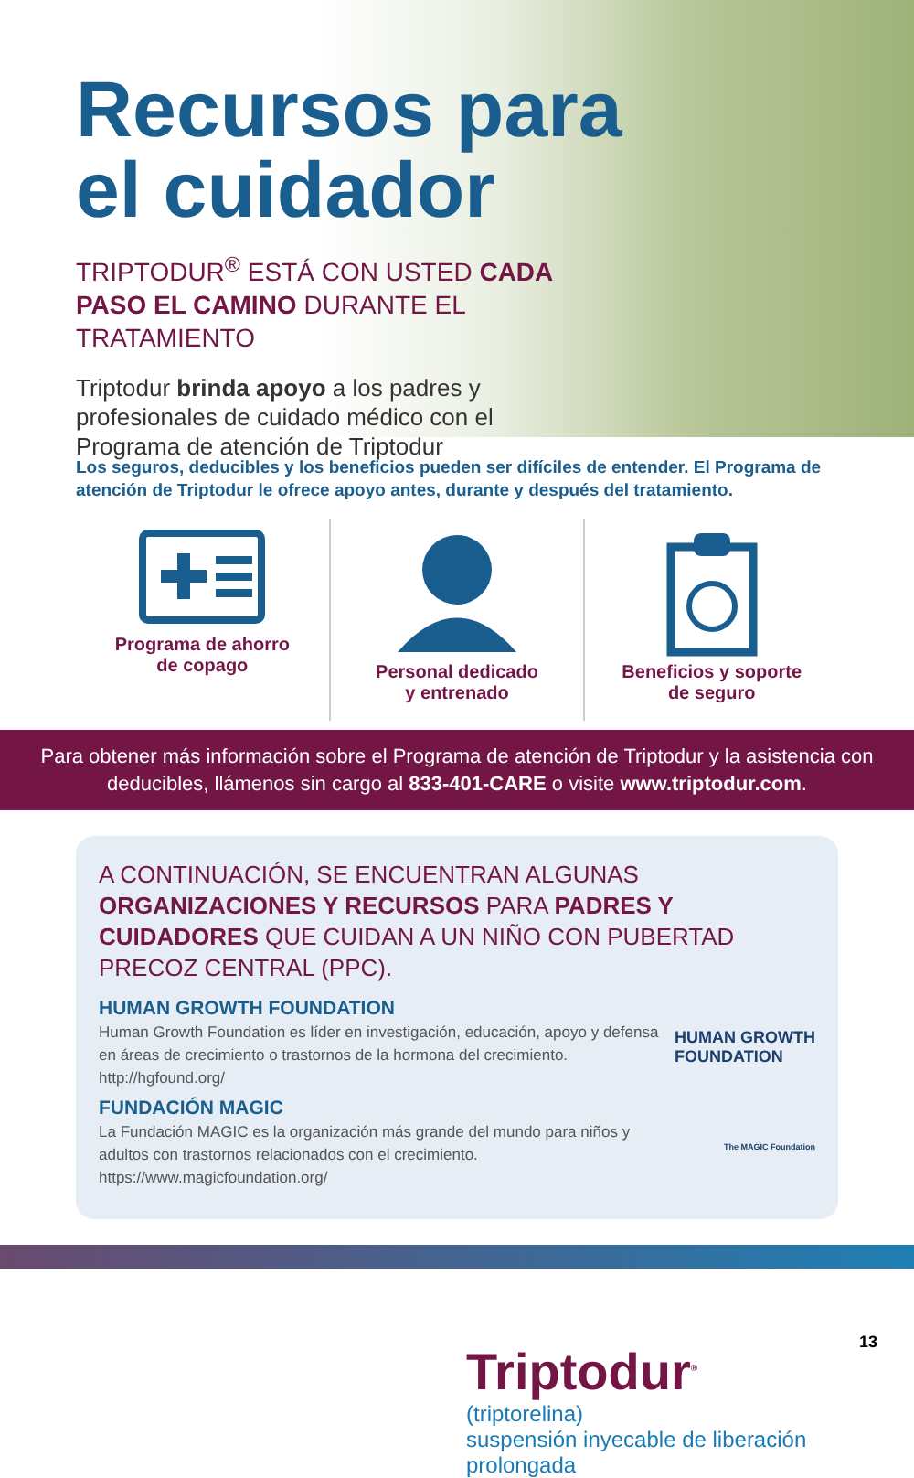Recursos para
el cuidador
TRIPTODUR<sup>®</sup> ESTÁ CON USTED CADA PASO EL CAMINO DURANTE EL TRATAMIENTO
Triptodur brinda apoyo a los padres y profesionales de cuidado médico con el Programa de atención de Triptodur
Los seguros, deducibles y los beneficios pueden ser difíciles de entender. El Programa de atención de Triptodur le ofrece apoyo antes, durante y después del tratamiento.
Programa de ahorro
de copago
Personal dedicado
y entrenado
Beneficios y soporte
de seguro
Para obtener más información sobre el Programa de atención de Triptodur y la asistencia con deducibles, llámenos sin cargo al 833-401-CARE o visite www.triptodur.com.
A CONTINUACIÓN, SE ENCUENTRAN ALGUNAS ORGANIZACIONES Y RECURSOS PARA PADRES Y CUIDADORES QUE CUIDAN A UN NIÑO CON PUBERTAD PRECOZ CENTRAL (PPC).
HUMAN GROWTH FOUNDATION
Human Growth Foundation es líder en investigación, educación, apoyo y defensa en áreas de crecimiento o trastornos de la hormona del crecimiento. http://hgfound.org/
HUMAN GROWTH
FOUNDATION
FUNDACIÓN MAGIC
La Fundación MAGIC es la organización más grande del mundo para niños y adultos con trastornos relacionados con el crecimiento. https://www.magicfoundation.org/
The MAGIC Foundation
Triptodur<sup>®</sup>
(triptorelina)
suspensión inyecable de liberación prolongada
13